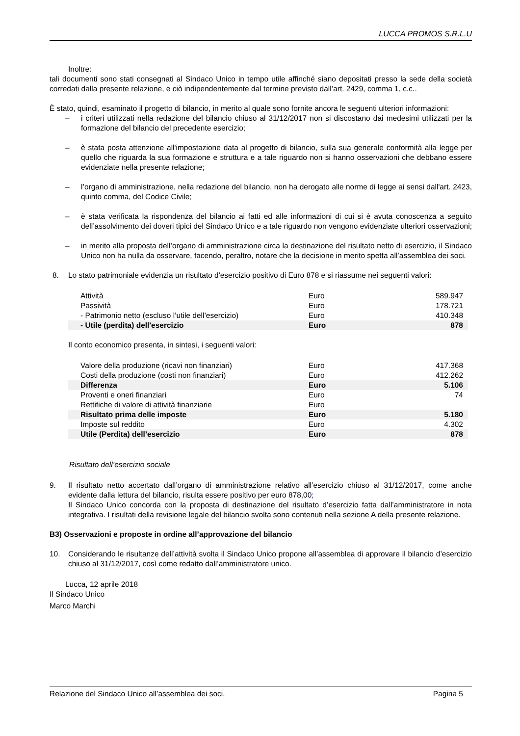LUCCA PROMOS S.R.L.U
Inoltre:
tali documenti sono stati consegnati al Sindaco Unico in tempo utile affinché siano depositati presso la sede della società corredati dalla presente relazione, e ciò indipendentemente dal termine previsto dall’art. 2429, comma 1, c.c..
È stato, quindi, esaminato il progetto di bilancio, in merito al quale sono fornite ancora le seguenti ulteriori informazioni:
– i criteri utilizzati nella redazione del bilancio chiuso al 31/12/2017 non si discostano dai medesimi utilizzati per la formazione del bilancio del precedente esercizio;
– è stata posta attenzione all'impostazione data al progetto di bilancio, sulla sua generale conformità alla legge per quello che riguarda la sua formazione e struttura e a tale riguardo non si hanno osservazioni che debbano essere evidenziate nella presente relazione;
– l’organo di amministrazione, nella redazione del bilancio, non ha derogato alle norme di legge ai sensi dall'art. 2423, quinto comma, del Codice Civile;
– è stata verificata la rispondenza del bilancio ai fatti ed alle informazioni di cui si è avuta conoscenza a seguito dell’assolvimento dei doveri tipici del Sindaco Unico e a tale riguardo non vengono evidenziate ulteriori osservazioni;
– in merito alla proposta dell’organo di amministrazione circa la destinazione del risultato netto di esercizio, il Sindaco Unico non ha nulla da osservare, facendo, peraltro, notare che la decisione in merito spetta all’assemblea dei soci.
8. Lo stato patrimoniale evidenzia un risultato d'esercizio positivo di Euro 878 e si riassume nei seguenti valori:
| Attività | Euro | 589.947 |
| Passività | Euro | 178.721 |
| - Patrimonio netto (escluso l’utile dell’esercizio) | Euro | 410.348 |
| - Utile (perdita) dell'esercizio | Euro | 878 |
Il conto economico presenta, in sintesi, i seguenti valori:
| Valore della produzione (ricavi non finanziari) | Euro | 417.368 |
| Costi della produzione (costi non finanziari) | Euro | 412.262 |
| Differenza | Euro | 5.106 |
| Proventi e oneri finanziari | Euro | 74 |
| Rettifiche di valore di attività finanziarie | Euro | |
| Risultato prima delle imposte | Euro | 5.180 |
| Imposte sul reddito | Euro | 4.302 |
| Utile (Perdita) dell’esercizio | Euro | 878 |
Risultato dell’esercizio sociale
9. Il risultato netto accertato dall’organo di amministrazione relativo all’esercizio chiuso al 31/12/2017, come anche evidente dalla lettura del bilancio, risulta essere positivo per euro 878,00;
Il Sindaco Unico concorda con la proposta di destinazione del risultato d’esercizio fatta dall’amministratore in nota integrativa. I risultati della revisione legale del bilancio svolta sono contenuti nella sezione A della presente relazione.
B3) Osservazioni e proposte in ordine all’approvazione del bilancio
10. Considerando le risultanze dell’attività svolta il Sindaco Unico propone all’assemblea di approvare il bilancio d’esercizio chiuso al 31/12/2017, così come redatto dall’amministratore unico.
Lucca, 12 aprile 2018
Il Sindaco Unico
Marco Marchi
Relazione del Sindaco Unico all’assemblea dei soci. Pagina 5